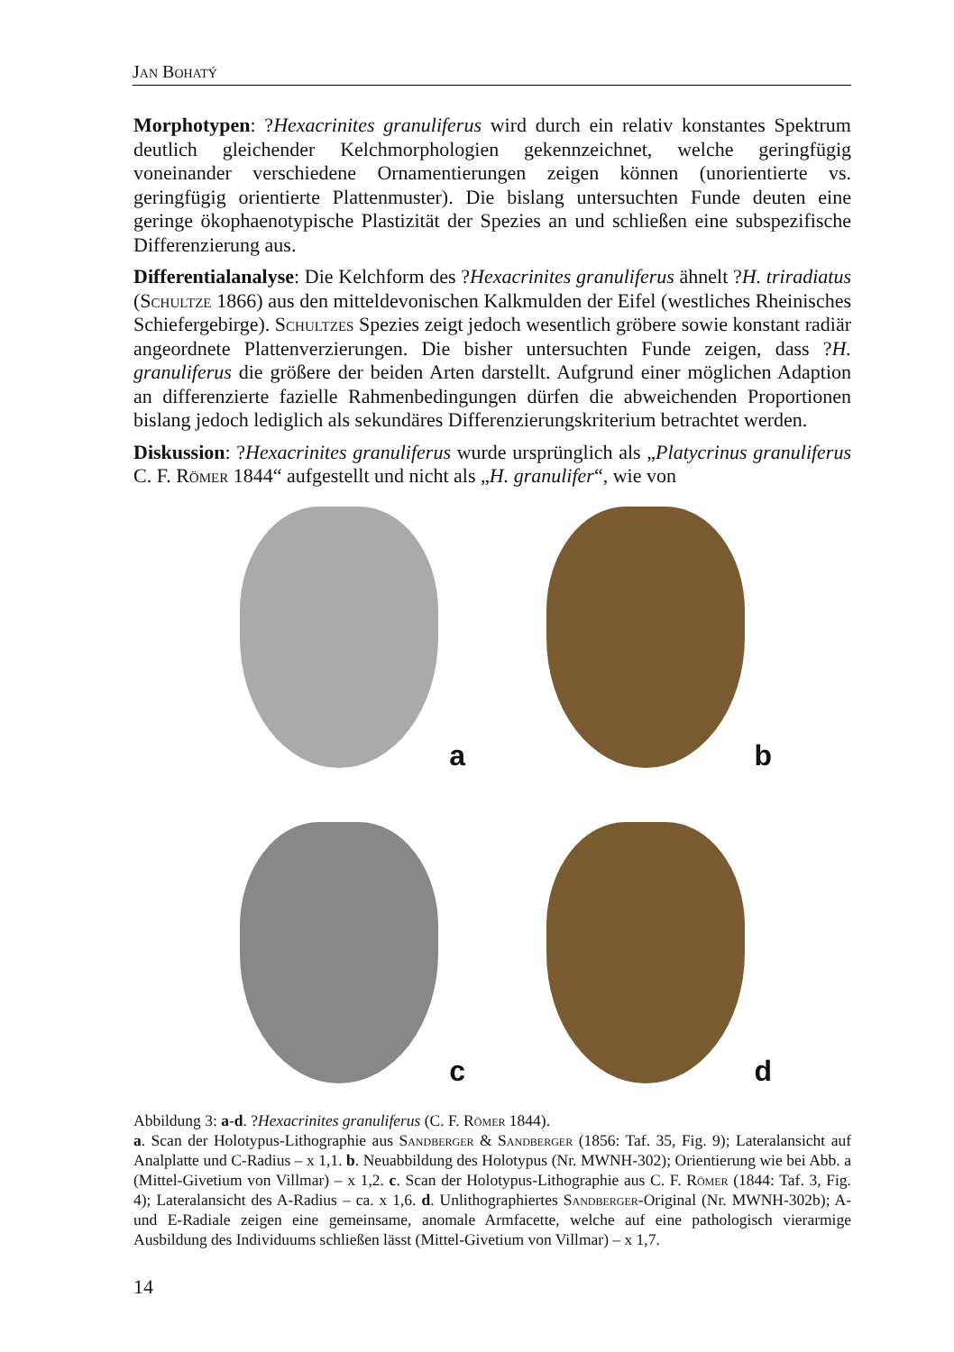Jan Bohatý
Morphotypen: ?Hexacrinites granuliferus wird durch ein relativ konstantes Spektrum deutlich gleichender Kelchmorphologien gekennzeichnet, welche geringfügig voneinander verschiedene Ornamentierungen zeigen können (unorientierte vs. geringfügig orientierte Plattenmuster). Die bislang untersuchten Funde deuten eine geringe ökophaenotypische Plastizität der Spezies an und schließen eine subspezifische Differenzierung aus.
Differentialanalyse: Die Kelchform des ?Hexacrinites granuliferus ähnelt ?H. triradiatus (Schultze 1866) aus den mitteldevonischen Kalkmulden der Eifel (westliches Rheinisches Schiefergebirge). Schultzes Spezies zeigt jedoch wesentlich gröbere sowie konstant radiär angeordnete Plattenverzierungen. Die bisher untersuchten Funde zeigen, dass ?H. granuliferus die größere der beiden Arten darstellt. Aufgrund einer möglichen Adaption an differenzierte fazielle Rahmenbedingungen dürfen die abweichenden Proportionen bislang jedoch lediglich als sekundäres Differenzierungskriterium betrachtet werden.
Diskussion: ?Hexacrinites granuliferus wurde ursprünglich als „Platycrinus granuliferus C. F. Römer 1844“ aufgestellt und nicht als „H. granulifer“, wie von
a
b
c
d
Abbildung 3: a-d. ?Hexacrinites granuliferus (C. F. Römer 1844).
a. Scan der Holotypus-Lithographie aus Sandberger & Sandberger (1856: Taf. 35, Fig. 9); Lateralansicht auf Analplatte und C-Radius – x 1,1. b. Neuabbildung des Holotypus (Nr. MWNH-302); Orientierung wie bei Abb. a (Mittel-Givetium von Villmar) – x 1,2. c. Scan der Holotypus-Lithographie aus C. F. Römer (1844: Taf. 3, Fig. 4); Lateralansicht des A-Radius – ca. x 1,6. d. Unlithographiertes Sandberger-Original (Nr. MWNH-302b); A- und E-Radiale zeigen eine gemeinsame, anomale Armfacette, welche auf eine pathologisch vierarmige Ausbildung des Individuums schließen lässt (Mittel-Givetium von Villmar) – x 1,7.
14